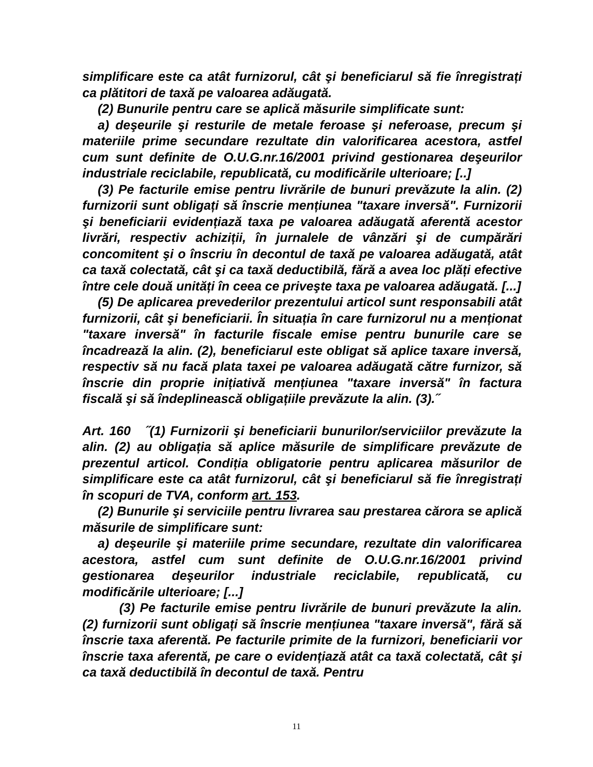simplificare este ca atât furnizorul, cât şi beneficiarul să fie înregistrați ca plătitori de taxă pe valoarea adăugată.
(2) Bunurile pentru care se aplică măsurile simplificate sunt:
a) deşeurile şi resturile de metale feroase şi neferoase, precum şi materiile prime secundare rezultate din valorificarea acestora, astfel cum sunt definite de O.U.G.nr.16/2001 privind gestionarea deşeurilor industriale reciclabile, republicată, cu modificările ulterioare; [..]
(3) Pe facturile emise pentru livrările de bunuri prevăzute la alin. (2) furnizorii sunt obligați să înscrie mențiunea "taxare inversă". Furnizorii şi beneficiarii evidențiază taxa pe valoarea adăugată aferentă acestor livrări, respectiv achiziții, în jurnalele de vânzări şi de cumpărări concomitent şi o înscriu în decontul de taxă pe valoarea adăugată, atât ca taxă colectată, cât şi ca taxă deductibilă, fără a avea loc plăți efective între cele două unități în ceea ce priveşte taxa pe valoarea adăugată. [...]
(5) De aplicarea prevederilor prezentului articol sunt responsabili atât furnizorii, cât şi beneficiarii. În situația în care furnizorul nu a menționat "taxare inversă" în facturile fiscale emise pentru bunurile care se încadrează la alin. (2), beneficiarul este obligat să aplice taxare inversă, respectiv să nu facă plata taxei pe valoarea adăugată către furnizor, să înscrie din proprie inițiativă mențiunea "taxare inversă" în factura fiscală şi să îndeplinească obligațiile prevăzute la alin. (3).˝
Art. 160 ˝(1) Furnizorii şi beneficiarii bunurilor/serviciilor prevăzute la alin. (2) au obligația să aplice măsurile de simplificare prevăzute de prezentul articol. Condiția obligatorie pentru aplicarea măsurilor de simplificare este ca atât furnizorul, cât şi beneficiarul să fie înregistrați în scopuri de TVA, conform art. 153.
(2) Bunurile şi serviciile pentru livrarea sau prestarea cărora se aplică măsurile de simplificare sunt:
a) deşeurile şi materiile prime secundare, rezultate din valorificarea acestora, astfel cum sunt definite de O.U.G.nr.16/2001 privind gestionarea deşeurilor industriale reciclabile, republicată, cu modificările ulterioare; [...]
(3) Pe facturile emise pentru livrările de bunuri prevăzute la alin. (2) furnizorii sunt obligați să înscrie mențiunea "taxare inversă", fără să înscrie taxa aferentă. Pe facturile primite de la furnizori, beneficiarii vor înscrie taxa aferentă, pe care o evidențiază atât ca taxă colectată, cât şi ca taxă deductibilă în decontul de taxă. Pentru
11